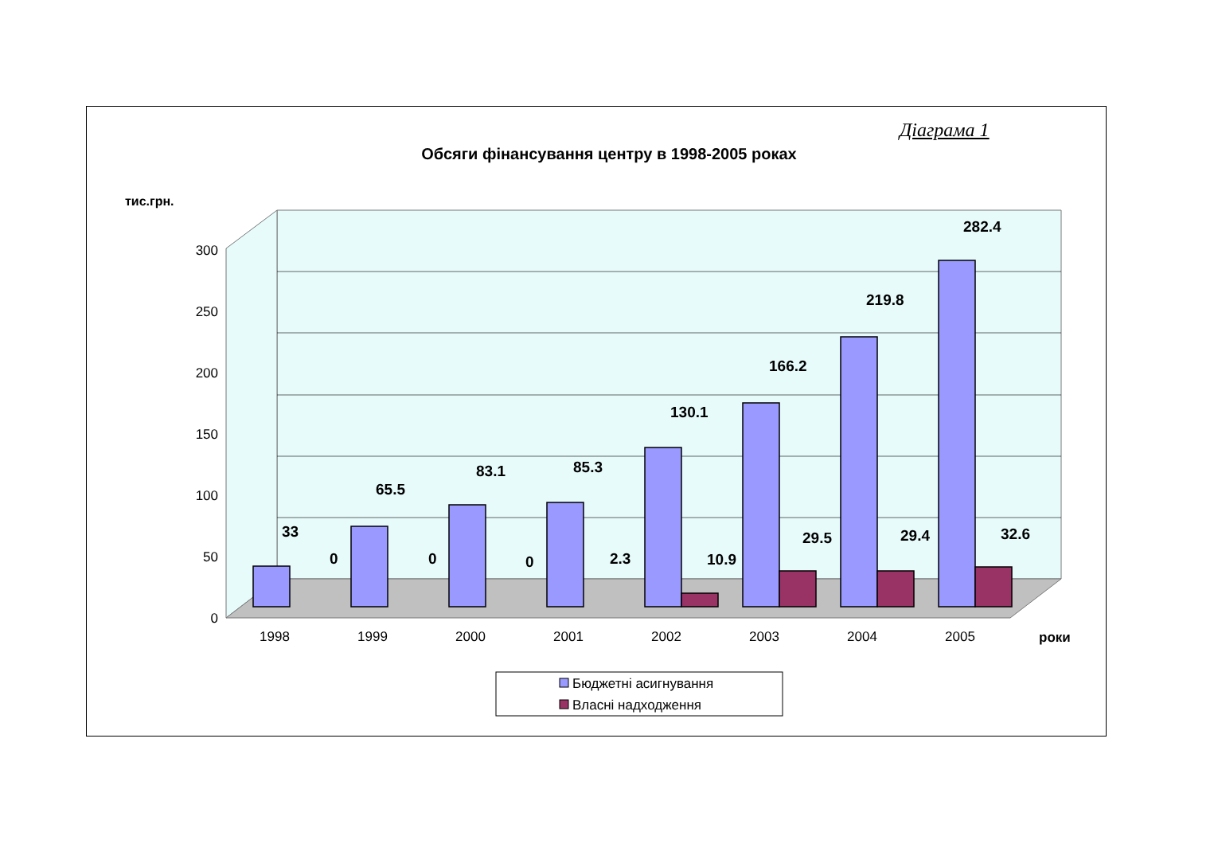Діаграма 1
Обсяги фінансування центру в 1998-2005 роках
0
50
100
150
200
250
300
тис.грн.
33
0
65.5
0
83.1
0
85.3
2.3
130.1
10.9
166.2
29.5
219.8
29.4
282.4
32.6
1998
1999
2000
2001
2002
2003
2004
2005
роки
Бюджетні асигнування
Власні надходження